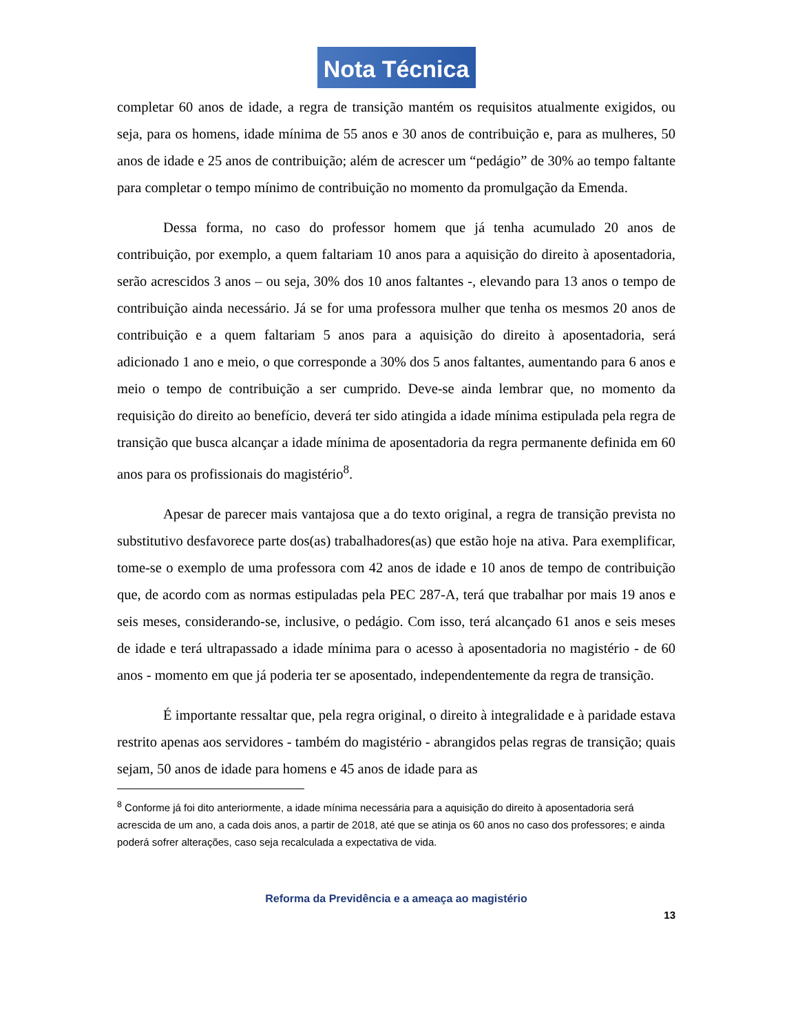Nota Técnica
completar 60 anos de idade, a regra de transição mantém os requisitos atualmente exigidos, ou seja, para os homens, idade mínima de 55 anos e 30 anos de contribuição e, para as mulheres, 50 anos de idade e 25 anos de contribuição; além de acrescer um “pedágio” de 30% ao tempo faltante para completar o tempo mínimo de contribuição no momento da promulgação da Emenda.
Dessa forma, no caso do professor homem que já tenha acumulado 20 anos de contribuição, por exemplo, a quem faltariam 10 anos para a aquisição do direito à aposentadoria, serão acrescidos 3 anos – ou seja, 30% dos 10 anos faltantes -, elevando para 13 anos o tempo de contribuição ainda necessário. Já se for uma professora mulher que tenha os mesmos 20 anos de contribuição e a quem faltariam 5 anos para a aquisição do direito à aposentadoria, será adicionado 1 ano e meio, o que corresponde a 30% dos 5 anos faltantes, aumentando para 6 anos e meio o tempo de contribuição a ser cumprido. Deve-se ainda lembrar que, no momento da requisição do direito ao benefício, deverá ter sido atingida a idade mínima estipulada pela regra de transição que busca alcançar a idade mínima de aposentadoria da regra permanente definida em 60 anos para os profissionais do magistério<sup>8</sup>.
Apesar de parecer mais vantajosa que a do texto original, a regra de transição prevista no substitutivo desfavorece parte dos(as) trabalhadores(as) que estão hoje na ativa. Para exemplificar, tome-se o exemplo de uma professora com 42 anos de idade e 10 anos de tempo de contribuição que, de acordo com as normas estipuladas pela PEC 287-A, terá que trabalhar por mais 19 anos e seis meses, considerando-se, inclusive, o pedágio. Com isso, terá alcançado 61 anos e seis meses de idade e terá ultrapassado a idade mínima para o acesso à aposentadoria no magistério - de 60 anos - momento em que já poderia ter se aposentado, independentemente da regra de transição.
É importante ressaltar que, pela regra original, o direito à integralidade e à paridade estava restrito apenas aos servidores - também do magistério - abrangidos pelas regras de transição; quais sejam, 50 anos de idade para homens e 45 anos de idade para as
<sup>8</sup> Conforme já foi dito anteriormente, a idade mínima necessária para a aquisição do direito à aposentadoria será acrescida de um ano, a cada dois anos, a partir de 2018, até que se atinja os 60 anos no caso dos professores; e ainda poderá sofrer alterações, caso seja recalculada a expectativa de vida.
Reforma da Previdência e a ameaça ao magistério
13